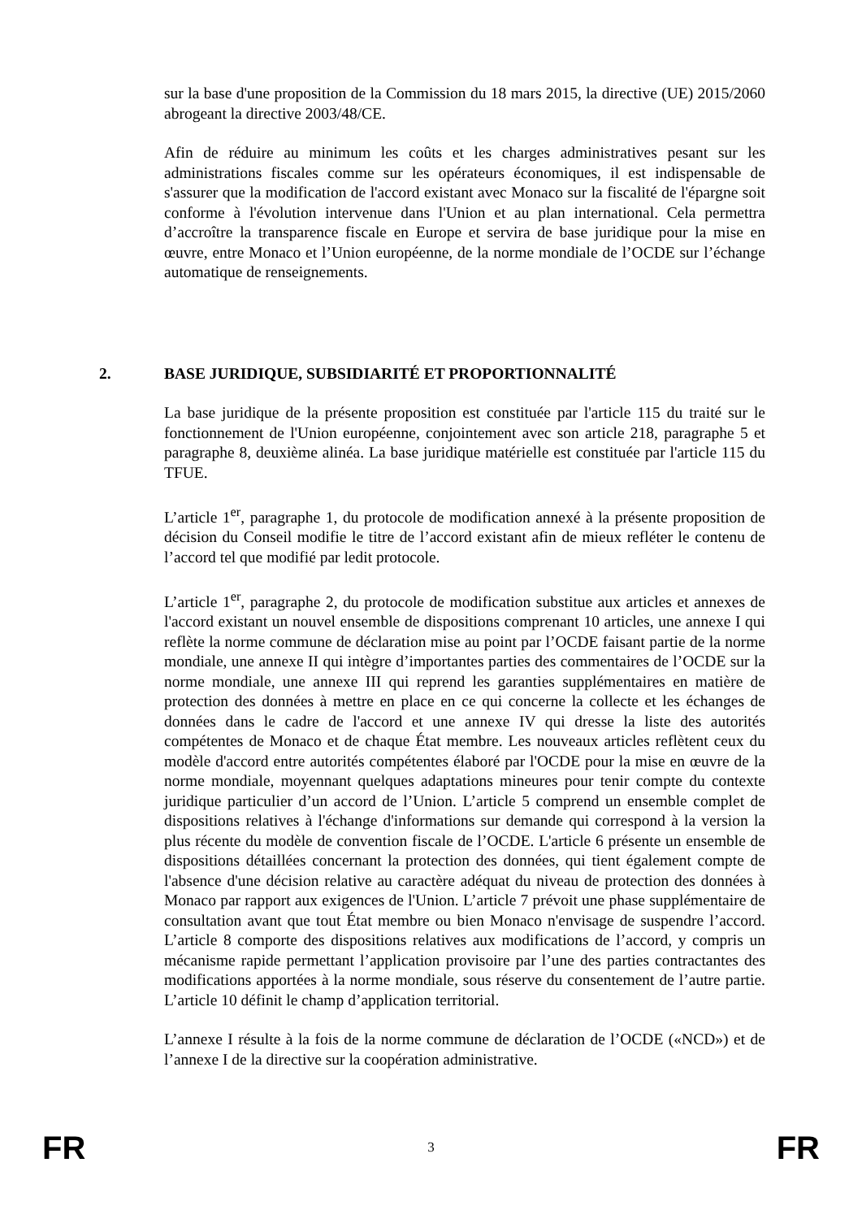sur la base d'une proposition de la Commission du 18 mars 2015, la directive (UE) 2015/2060 abrogeant la directive 2003/48/CE.
Afin de réduire au minimum les coûts et les charges administratives pesant sur les administrations fiscales comme sur les opérateurs économiques, il est indispensable de s'assurer que la modification de l'accord existant avec Monaco sur la fiscalité de l'épargne soit conforme à l'évolution intervenue dans l'Union et au plan international. Cela permettra d’accroître la transparence fiscale en Europe et servira de base juridique pour la mise en œuvre, entre Monaco et l’Union européenne, de la norme mondiale de l’OCDE sur l’échange automatique de renseignements.
2. BASE JURIDIQUE, SUBSIDIARITÉ ET PROPORTIONNALITÉ
La base juridique de la présente proposition est constituée par l'article 115 du traité sur le fonctionnement de l'Union européenne, conjointement avec son article 218, paragraphe 5 et paragraphe 8, deuxième alinéa. La base juridique matérielle est constituée par l'article 115 du TFUE.
L’article 1<sup>er</sup>, paragraphe 1, du protocole de modification annexé à la présente proposition de décision du Conseil modifie le titre de l’accord existant afin de mieux refléter le contenu de l’accord tel que modifié par ledit protocole.
L’article 1<sup>er</sup>, paragraphe 2, du protocole de modification substitue aux articles et annexes de l'accord existant un nouvel ensemble de dispositions comprenant 10 articles, une annexe I qui reflète la norme commune de déclaration mise au point par l’OCDE faisant partie de la norme mondiale, une annexe II qui intègre d’importantes parties des commentaires de l’OCDE sur la norme mondiale, une annexe III qui reprend les garanties supplémentaires en matière de protection des données à mettre en place en ce qui concerne la collecte et les échanges de données dans le cadre de l'accord et une annexe IV qui dresse la liste des autorités compétentes de Monaco et de chaque État membre. Les nouveaux articles reflètent ceux du modèle d'accord entre autorités compétentes élaboré par l'OCDE pour la mise en œuvre de la norme mondiale, moyennant quelques adaptations mineures pour tenir compte du contexte juridique particulier d’un accord de l’Union. L’article 5 comprend un ensemble complet de dispositions relatives à l'échange d'informations sur demande qui correspond à la version la plus récente du modèle de convention fiscale de l’OCDE. L'article 6 présente un ensemble de dispositions détaillées concernant la protection des données, qui tient également compte de l'absence d'une décision relative au caractère adéquat du niveau de protection des données à Monaco par rapport aux exigences de l'Union. L’article 7 prévoit une phase supplémentaire de consultation avant que tout État membre ou bien Monaco n'envisage de suspendre l’accord. L’article 8 comporte des dispositions relatives aux modifications de l’accord, y compris un mécanisme rapide permettant l’application provisoire par l’une des parties contractantes des modifications apportées à la norme mondiale, sous réserve du consentement de l’autre partie. L’article 10 définit le champ d’application territorial.
L’annexe I résulte à la fois de la norme commune de déclaration de l’OCDE («NCD») et de l’annexe I de la directive sur la coopération administrative.
FR 3 FR